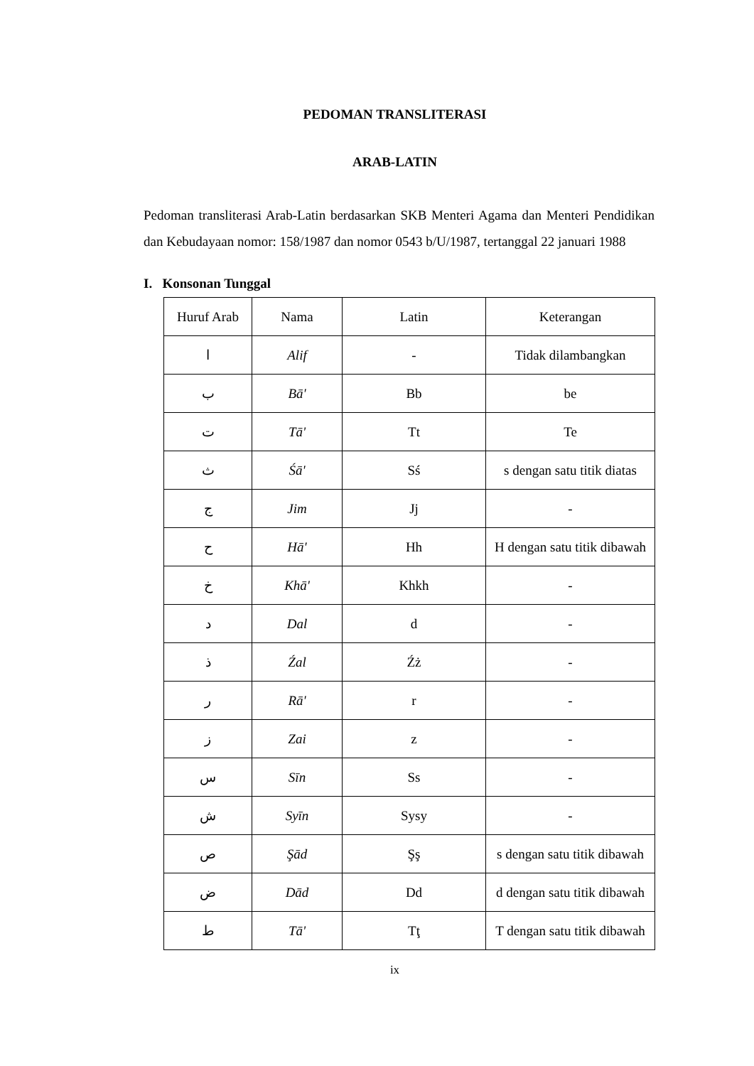PEDOMAN TRANSLITERASI
ARAB-LATIN
Pedoman transliterasi Arab-Latin berdasarkan SKB Menteri Agama dan Menteri Pendidikan dan Kebudayaan nomor: 158/1987 dan nomor 0543 b/U/1987, tertanggal 22 januari 1988
I. Konsonan Tunggal
| Huruf Arab | Nama | Latin | Keterangan |
| ا | Alif | - | Tidak dilambangkan |
| ب | Bā' | Bb | be |
| ت | Tā' | Tt | Te |
| ث | Śā' | Sś | s dengan satu titik diatas |
| ج | Jim | Jj | - |
| ح | Hā' | Hh | H dengan satu titik dibawah |
| خ | Khā' | Khkh | - |
| د | Dal | d | - |
| ذ | Źal | Źż | - |
| ر | Rā' | r | - |
| ز | Zai | z | - |
| س | Sīn | Ss | - |
| ش | Syīn | Sysy | - |
| ص | Şād | Şş | s dengan satu titik dibawah |
| ض | Dād | Dd | d dengan satu titik dibawah |
| ط | Tā' | Tţ | T dengan satu titik dibawah |
ix